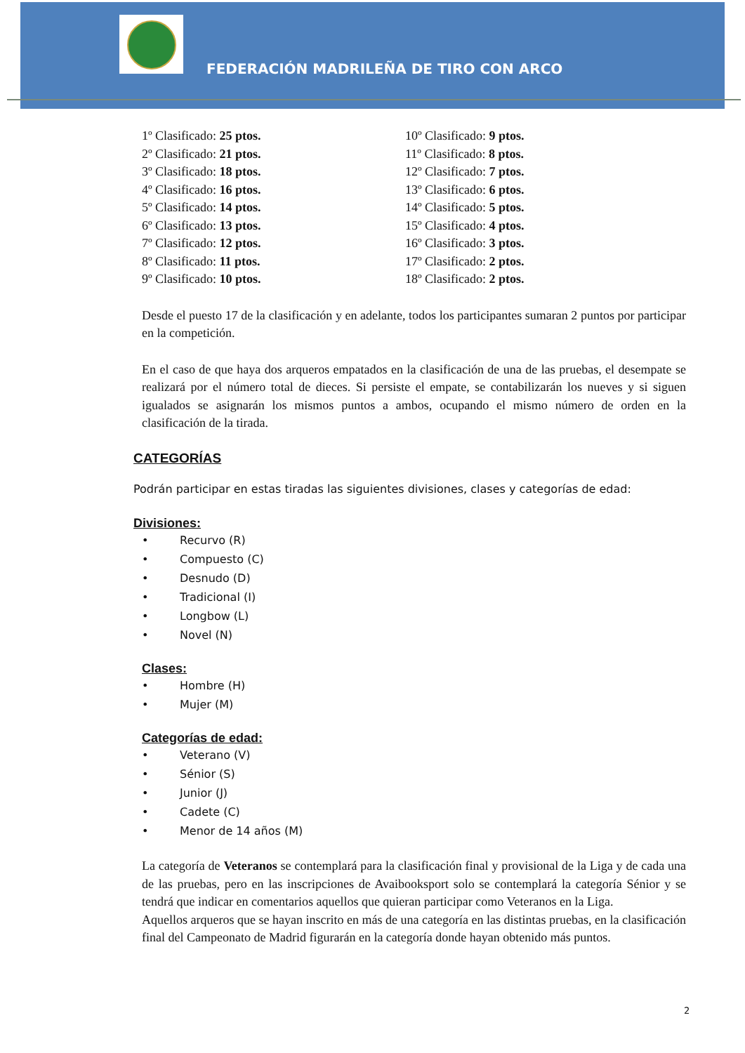FEDERACIÓN MADRILEÑA DE TIRO CON ARCO
1º Clasificado: 25 ptos.
2º Clasificado: 21 ptos.
3º Clasificado: 18 ptos.
4º Clasificado: 16 ptos.
5º Clasificado: 14 ptos.
6º Clasificado: 13 ptos.
7º Clasificado: 12 ptos.
8º Clasificado: 11 ptos.
9º Clasificado: 10 ptos.
10º Clasificado: 9 ptos.
11º Clasificado: 8 ptos.
12º Clasificado: 7 ptos.
13º Clasificado: 6 ptos.
14º Clasificado: 5 ptos.
15º Clasificado: 4 ptos.
16º Clasificado: 3 ptos.
17º Clasificado: 2 ptos.
18º Clasificado: 2 ptos.
Desde el puesto 17 de la clasificación y en adelante, todos los participantes sumaran 2 puntos por participar en la competición.
En el caso de que haya dos arqueros empatados en la clasificación de una de las pruebas, el desempate se realizará por el número total de dieces. Si persiste el empate, se contabilizarán los nueves y si siguen igualados se asignarán los mismos puntos a ambos, ocupando el mismo número de orden en la clasificación de la tirada.
CATEGORÍAS
Podrán participar en estas tiradas las siguientes divisiones, clases y categorías de edad:
Divisiones:
• Recurvo (R)
• Compuesto (C)
• Desnudo (D)
• Tradicional (I)
• Longbow (L)
• Novel (N)
Clases:
• Hombre (H)
• Mujer (M)
Categorías de edad:
• Veterano (V)
• Sénior (S)
• Junior (J)
• Cadete (C)
• Menor de 14 años (M)
La categoría de Veteranos se contemplará para la clasificación final y provisional de la Liga y de cada una de las pruebas, pero en las inscripciones de Avaibooksport solo se contemplará la categoría Sénior y se tendrá que indicar en comentarios aquellos que quieran participar como Veteranos en la Liga.
Aquellos arqueros que se hayan inscrito en más de una categoría en las distintas pruebas, en la clasificación final del Campeonato de Madrid figurarán en la categoría donde hayan obtenido más puntos.
2